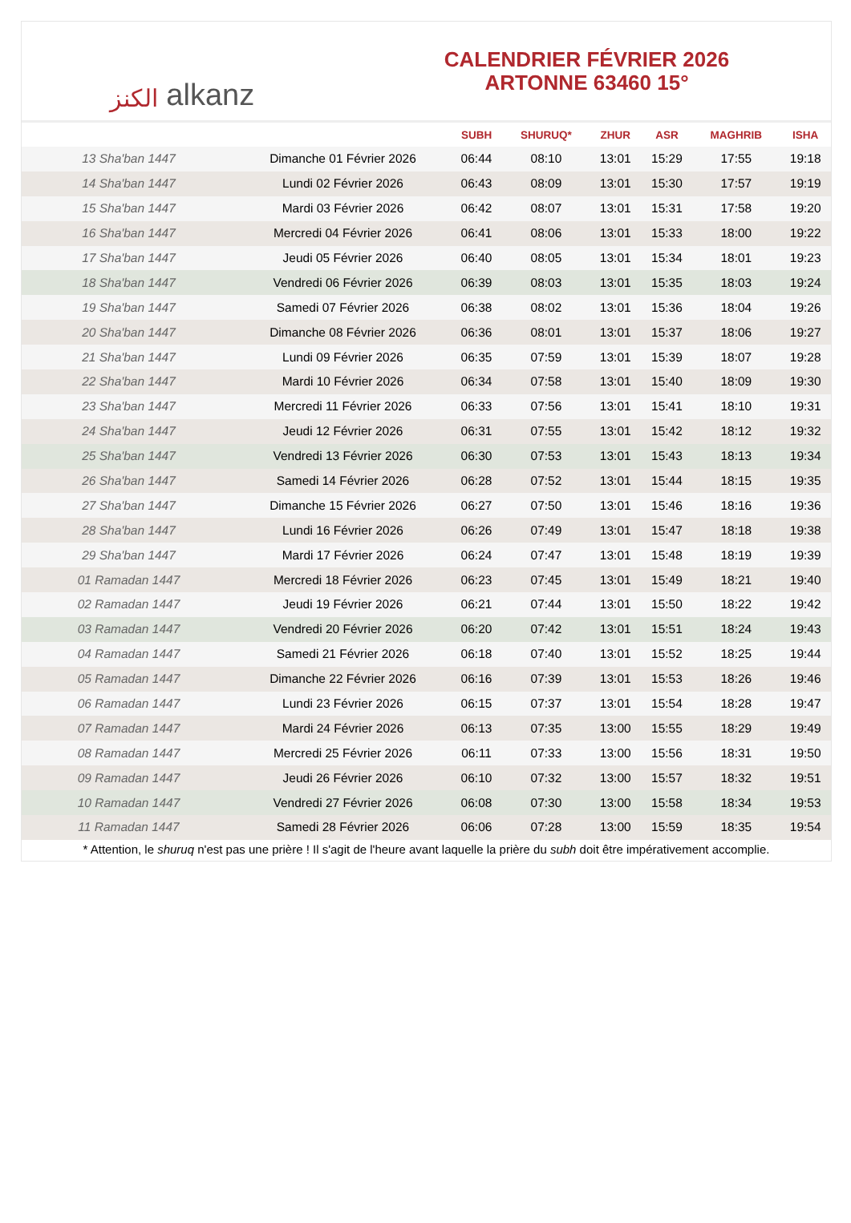الكنز alkanz
CALENDRIER FÉVRIER 2026
ARTONNE 63460 15°
| | | SUBH | SHURUQ* | ZHUR | ASR | MAGHRIB | ISHA |
| --- | --- | --- | --- | --- | --- | --- | --- |
| 13 Sha'ban 1447 | Dimanche 01 Février 2026 | 06:44 | 08:10 | 13:01 | 15:29 | 17:55 | 19:18 |
| 14 Sha'ban 1447 | Lundi 02 Février 2026 | 06:43 | 08:09 | 13:01 | 15:30 | 17:57 | 19:19 |
| 15 Sha'ban 1447 | Mardi 03 Février 2026 | 06:42 | 08:07 | 13:01 | 15:31 | 17:58 | 19:20 |
| 16 Sha'ban 1447 | Mercredi 04 Février 2026 | 06:41 | 08:06 | 13:01 | 15:33 | 18:00 | 19:22 |
| 17 Sha'ban 1447 | Jeudi 05 Février 2026 | 06:40 | 08:05 | 13:01 | 15:34 | 18:01 | 19:23 |
| 18 Sha'ban 1447 | Vendredi 06 Février 2026 | 06:39 | 08:03 | 13:01 | 15:35 | 18:03 | 19:24 |
| 19 Sha'ban 1447 | Samedi 07 Février 2026 | 06:38 | 08:02 | 13:01 | 15:36 | 18:04 | 19:26 |
| 20 Sha'ban 1447 | Dimanche 08 Février 2026 | 06:36 | 08:01 | 13:01 | 15:37 | 18:06 | 19:27 |
| 21 Sha'ban 1447 | Lundi 09 Février 2026 | 06:35 | 07:59 | 13:01 | 15:39 | 18:07 | 19:28 |
| 22 Sha'ban 1447 | Mardi 10 Février 2026 | 06:34 | 07:58 | 13:01 | 15:40 | 18:09 | 19:30 |
| 23 Sha'ban 1447 | Mercredi 11 Février 2026 | 06:33 | 07:56 | 13:01 | 15:41 | 18:10 | 19:31 |
| 24 Sha'ban 1447 | Jeudi 12 Février 2026 | 06:31 | 07:55 | 13:01 | 15:42 | 18:12 | 19:32 |
| 25 Sha'ban 1447 | Vendredi 13 Février 2026 | 06:30 | 07:53 | 13:01 | 15:43 | 18:13 | 19:34 |
| 26 Sha'ban 1447 | Samedi 14 Février 2026 | 06:28 | 07:52 | 13:01 | 15:44 | 18:15 | 19:35 |
| 27 Sha'ban 1447 | Dimanche 15 Février 2026 | 06:27 | 07:50 | 13:01 | 15:46 | 18:16 | 19:36 |
| 28 Sha'ban 1447 | Lundi 16 Février 2026 | 06:26 | 07:49 | 13:01 | 15:47 | 18:18 | 19:38 |
| 29 Sha'ban 1447 | Mardi 17 Février 2026 | 06:24 | 07:47 | 13:01 | 15:48 | 18:19 | 19:39 |
| 01 Ramadan 1447 | Mercredi 18 Février 2026 | 06:23 | 07:45 | 13:01 | 15:49 | 18:21 | 19:40 |
| 02 Ramadan 1447 | Jeudi 19 Février 2026 | 06:21 | 07:44 | 13:01 | 15:50 | 18:22 | 19:42 |
| 03 Ramadan 1447 | Vendredi 20 Février 2026 | 06:20 | 07:42 | 13:01 | 15:51 | 18:24 | 19:43 |
| 04 Ramadan 1447 | Samedi 21 Février 2026 | 06:18 | 07:40 | 13:01 | 15:52 | 18:25 | 19:44 |
| 05 Ramadan 1447 | Dimanche 22 Février 2026 | 06:16 | 07:39 | 13:01 | 15:53 | 18:26 | 19:46 |
| 06 Ramadan 1447 | Lundi 23 Février 2026 | 06:15 | 07:37 | 13:01 | 15:54 | 18:28 | 19:47 |
| 07 Ramadan 1447 | Mardi 24 Février 2026 | 06:13 | 07:35 | 13:00 | 15:55 | 18:29 | 19:49 |
| 08 Ramadan 1447 | Mercredi 25 Février 2026 | 06:11 | 07:33 | 13:00 | 15:56 | 18:31 | 19:50 |
| 09 Ramadan 1447 | Jeudi 26 Février 2026 | 06:10 | 07:32 | 13:00 | 15:57 | 18:32 | 19:51 |
| 10 Ramadan 1447 | Vendredi 27 Février 2026 | 06:08 | 07:30 | 13:00 | 15:58 | 18:34 | 19:53 |
| 11 Ramadan 1447 | Samedi 28 Février 2026 | 06:06 | 07:28 | 13:00 | 15:59 | 18:35 | 19:54 |
* Attention, le shuruq n'est pas une prière ! Il s'agit de l'heure avant laquelle la prière du subh doit être impérativement accomplie.